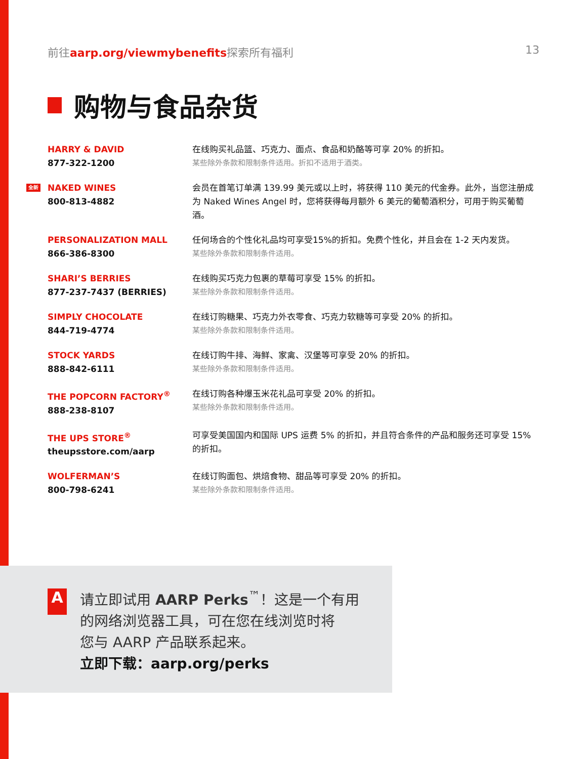前往aarp.org/viewmybenefits探索所有福利
13
购物与食品杂货
HARRY & DAVID
877-322-1200
在线购买礼品篮、巧克力、面点、食品和奶酪等可享 20% 的折扣。
某些除外条款和限制条件适用。折扣不适用于酒类。
全新
NAKED WINES
800-813-4882
会员在首笔订单满 139.99 美元或以上时，将获得 110 美元的代金券。此外，当您注册成为 Naked Wines Angel 时，您将获得每月额外 6 美元的葡萄酒积分，可用于购买葡萄酒。
PERSONALIZATION MALL
866-386-8300
任何场合的个性化礼品均可享受15%的折扣。免费个性化，并且会在 1-2 天内发货。
某些除外条款和限制条件适用。
SHARI’S BERRIES
877-237-7437 (BERRIES)
在线购买巧克力包裹的草莓可享受 15% 的折扣。
某些除外条款和限制条件适用。
SIMPLY CHOCOLATE
844-719-4774
在线订购糖果、巧克力外衣零食、巧克力软糖等可享受 20% 的折扣。
某些除外条款和限制条件适用。
STOCK YARDS
888-842-6111
在线订购牛排、海鲜、家禽、汉堡等可享受 20% 的折扣。
某些除外条款和限制条件适用。
THE POPCORN FACTORY<sup>®</sup>
888-238-8107
在线订购各种爆玉米花礼品可享受 20% 的折扣。
某些除外条款和限制条件适用。
THE UPS STORE<sup>®</sup>
theupsstore.com/aarp
可享受美国国内和国际 UPS 运费 5% 的折扣，并且符合条件的产品和服务还可享受 15% 的折扣。
WOLFERMAN’S
800-798-6241
在线订购面包、烘焙食物、甜品等可享受 20% 的折扣。
某些除外条款和限制条件适用。
A
请立即试用 AARP Perks<sup>™</sup>！这是一个有用
的网络浏览器工具，可在您在线浏览时将
您与 AARP 产品联系起来。
立即下载：aarp.org/perks